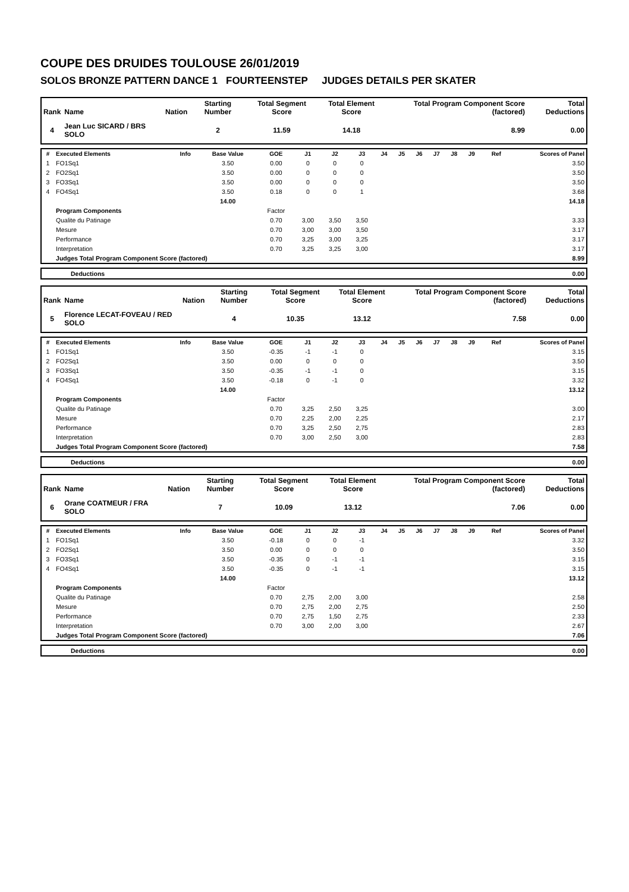COUPE DES DRUIDES TOULOUSE 26/01/2019
SOLOS BRONZE PATTERN DANCE 1 FOURTEENSTEP JUDGES DETAILS PER SKATER
| Rank | Name | Nation | Starting Number | Total Segment Score | Total Element Score | Total Program Component Score (factored) | Total Deductions |
| --- | --- | --- | --- | --- | --- | --- | --- |
| 4 | Jean Luc SICARD / BRS SOLO | | 2 | 11.59 | 14.18 | 8.99 | 0.00 |
| # | Executed Elements | Info | Base Value | GOE | J1 | J2 | J3 | J4 | J5 | J6 | J7 | J8 | J9 | Ref | Scores of Panel |
| --- | --- | --- | --- | --- | --- | --- | --- | --- | --- | --- | --- | --- | --- | --- | --- |
| 1 | FO1Sq1 | | 3.50 | 0.00 | 0 | 0 | 0 | | | | | | | | 3.50 |
| 2 | FO2Sq1 | | 3.50 | 0.00 | 0 | 0 | 0 | | | | | | | | 3.50 |
| 3 | FO3Sq1 | | 3.50 | 0.00 | 0 | 0 | 0 | | | | | | | | 3.50 |
| 4 | FO4Sq1 | | 3.50 | 0.18 | 0 | 0 | 1 | | | | | | | | 3.68 |
| | | | 14.00 | | | | | | | | | | | | 14.18 |
| | Program Components | | | Factor | | | | | | | | | | | |
| | Qualite du Patinage | | | 0.70 | 3,00 | 3,50 | 3,50 | | | | | | | | 3.33 |
| | Mesure | | | 0.70 | 3,00 | 3,00 | 3,50 | | | | | | | | 3.17 |
| | Performance | | | 0.70 | 3,25 | 3,00 | 3,25 | | | | | | | | 3.17 |
| | Interpretation | | | 0.70 | 3,25 | 3,25 | 3,00 | | | | | | | | 3.17 |
| | Judges Total Program Component Score (factored) | | | | | | | | | | | | | | 8.99 |
| | Deductions | 0.00 |
| Rank | Name | Nation | Starting Number | Total Segment Score | Total Element Score | Total Program Component Score (factored) | Total Deductions |
| --- | --- | --- | --- | --- | --- | --- | --- |
| 5 | Florence LECAT-FOVEAU / RED SOLO | | 4 | 10.35 | 13.12 | 7.58 | 0.00 |
| # | Executed Elements | Info | Base Value | GOE | J1 | J2 | J3 | J4 | J5 | J6 | J7 | J8 | J9 | Ref | Scores of Panel |
| --- | --- | --- | --- | --- | --- | --- | --- | --- | --- | --- | --- | --- | --- | --- | --- |
| 1 | FO1Sq1 | | 3.50 | -0.35 | -1 | -1 | 0 | | | | | | | | 3.15 |
| 2 | FO2Sq1 | | 3.50 | 0.00 | 0 | 0 | 0 | | | | | | | | 3.50 |
| 3 | FO3Sq1 | | 3.50 | -0.35 | -1 | -1 | 0 | | | | | | | | 3.15 |
| 4 | FO4Sq1 | | 3.50 | -0.18 | 0 | -1 | 0 | | | | | | | | 3.32 |
| | | | 14.00 | | | | | | | | | | | | 13.12 |
| | Program Components | | | Factor | | | | | | | | | | | |
| | Qualite du Patinage | | | 0.70 | 3,25 | 2,50 | 3,25 | | | | | | | | 3.00 |
| | Mesure | | | 0.70 | 2,25 | 2,00 | 2,25 | | | | | | | | 2.17 |
| | Performance | | | 0.70 | 3,25 | 2,50 | 2,75 | | | | | | | | 2.83 |
| | Interpretation | | | 0.70 | 3,00 | 2,50 | 3,00 | | | | | | | | 2.83 |
| | Judges Total Program Component Score (factored) | | | | | | | | | | | | | | 7.58 |
| | Deductions | 0.00 |
| Rank | Name | Nation | Starting Number | Total Segment Score | Total Element Score | Total Program Component Score (factored) | Total Deductions |
| --- | --- | --- | --- | --- | --- | --- | --- |
| 6 | Orane COATMEUR / FRA SOLO | | 7 | 10.09 | 13.12 | 7.06 | 0.00 |
| # | Executed Elements | Info | Base Value | GOE | J1 | J2 | J3 | J4 | J5 | J6 | J7 | J8 | J9 | Ref | Scores of Panel |
| --- | --- | --- | --- | --- | --- | --- | --- | --- | --- | --- | --- | --- | --- | --- | --- |
| 1 | FO1Sq1 | | 3.50 | -0.18 | 0 | 0 | -1 | | | | | | | | 3.32 |
| 2 | FO2Sq1 | | 3.50 | 0.00 | 0 | 0 | 0 | | | | | | | | 3.50 |
| 3 | FO3Sq1 | | 3.50 | -0.35 | 0 | -1 | -1 | | | | | | | | 3.15 |
| 4 | FO4Sq1 | | 3.50 | -0.35 | 0 | -1 | -1 | | | | | | | | 3.15 |
| | | | 14.00 | | | | | | | | | | | | 13.12 |
| | Program Components | | | Factor | | | | | | | | | | | |
| | Qualite du Patinage | | | 0.70 | 2,75 | 2,00 | 3,00 | | | | | | | | 2.58 |
| | Mesure | | | 0.70 | 2,75 | 2,00 | 2,75 | | | | | | | | 2.50 |
| | Performance | | | 0.70 | 2,75 | 1,50 | 2,75 | | | | | | | | 2.33 |
| | Interpretation | | | 0.70 | 3,00 | 2,00 | 3,00 | | | | | | | | 2.67 |
| | Judges Total Program Component Score (factored) | | | | | | | | | | | | | | 7.06 |
| | Deductions | 0.00 |